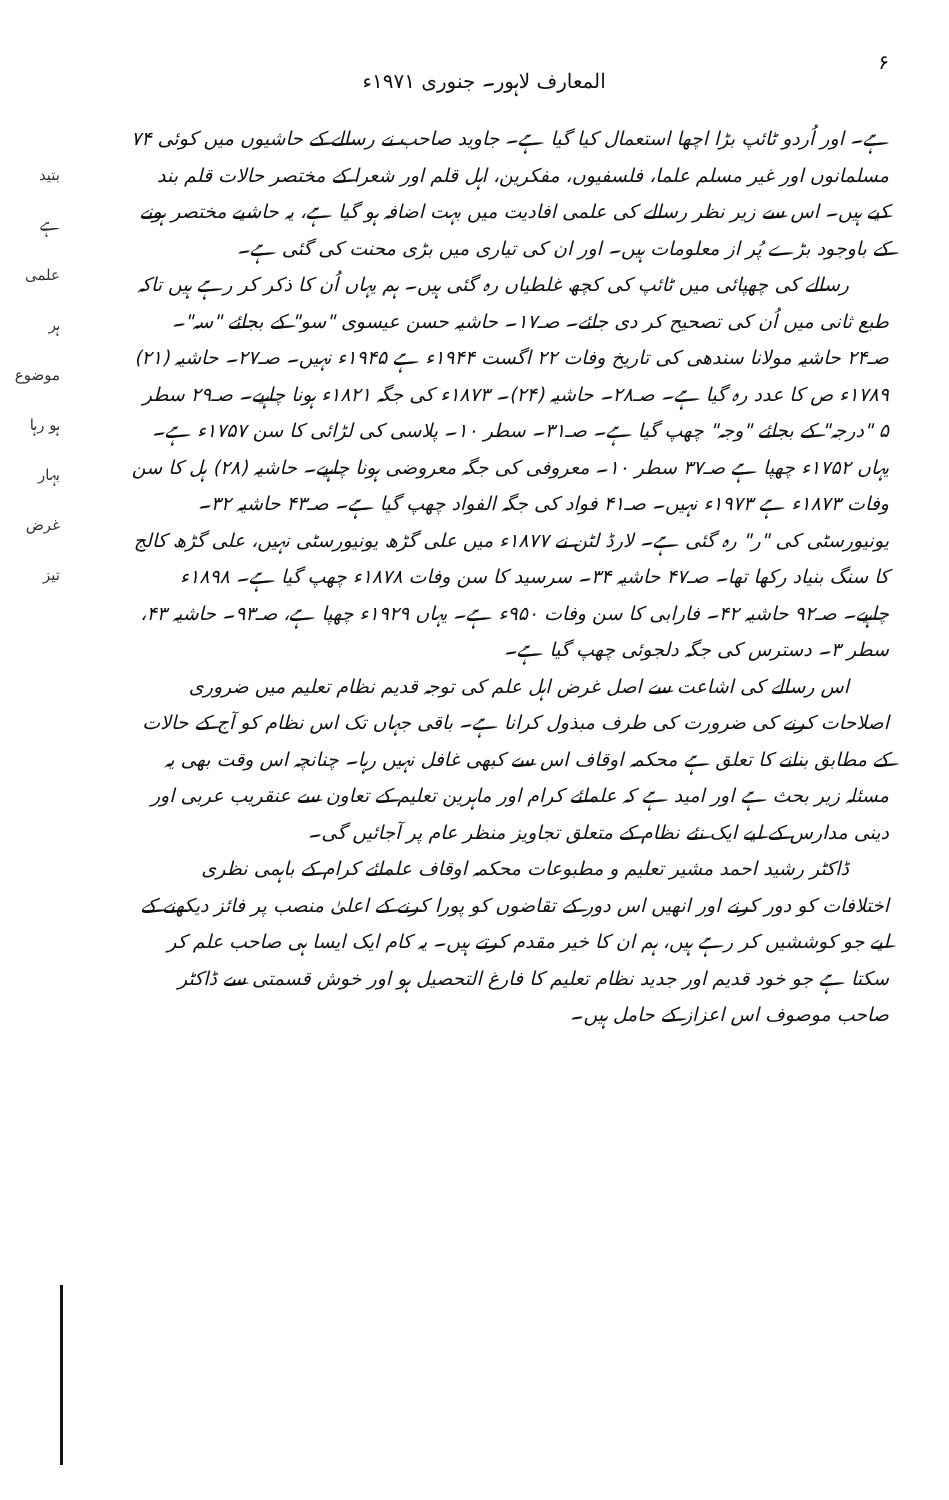۶ المعارف لاہور۔ جنوری ۱۹۷۱ء
بتید
ہے
علمی
ہر موضوع
ہو رہا
بہار
غرض
تیز
ہے۔ اور اُردو ٹائپ بڑا اچھا استعمال کیا گیا ہے۔ جاوید صاحب نے رسالے کے حاشیوں میں کوئی ۷۴ مسلمانوں اور غیر مسلم علما، فلسفیوں، مفکرین، اہل قلم اور شعرا کے مختصر حالات قلم بند کیے ہیں۔ اس سے زیر نظر رسالے کی علمی افادیت میں بہت اضافہ ہو گیا ہے، یہ حاشیے مختصر ہونے کے باوجود بڑے پُر از معلومات ہیں۔ اور ان کی تیاری میں بڑی محنت کی گئی ہے۔
رسالے کی چھپائی میں ٹائپ کی کچھ غلطیاں رہ گئی ہیں۔ ہم یہاں اُن کا ذکر کر رہے ہیں تاکہ طبع ثانی میں اُن کی تصحیح کر دی جائے۔ صـ۱۷۔ حاشیہ حسن عیسوی "سو" کے بجائے "سہ"۔ صـ۲۴ حاشیہ مولانا سندھی کی تاریخ وفات ۲۲ اگست ۱۹۴۴ء ہے ۱۹۴۵ء نہیں۔ صـ۲۷۔ حاشیہ (۲۱) ۱۷۸۹ء ص کا عدد رہ گیا ہے۔ صـ۲۸۔ حاشیہ (۲۴)۔ ۱۸۷۳ء کی جگہ ۱۸۲۱ء ہونا چاہیے۔ صـ۲۹ سطر ۵ "درجہ" کے بجائے "وجہ" چھپ گیا ہے۔ صـ۳۱۔ سطر ۱۰۔ پلاسی کی لڑائی کا سن ۱۷۵۷ء ہے۔ یہاں ۱۷۵۲ء چھپا ہے صـ۳۷ سطر ۱۰۔ معروفی کی جگہ معروضی ہونا چاہیے۔ حاشیہ (۲۸) ہل کا سن وفات ۱۸۷۳ء ہے ۱۹۷۳ء نہیں۔ صـ۴۱ فواد کی جگہ الفواد چھپ گیا ہے۔ صـ۴۳ حاشیہ ۳۲۔ یونیورسٹی کی "ر" رہ گئی ہے۔ لارڈ لٹن نے ۱۸۷۷ء میں علی گڑھ یونیورسٹی نہیں، علی گڑھ کالج کا سنگ بنیاد رکھا تھا۔ صـ۴۷ حاشیہ ۳۴۔ سرسید کا سن وفات ۱۸۷۸ء چھپ گیا ہے۔ ۱۸۹۸ء چاہیے۔ صـ۹۲ حاشیہ ۴۲۔ فارابی کا سن وفات ۹۵۰ء ہے۔ یہاں ۱۹۲۹ء چھپا ہے، صـ۹۳۔ حاشیہ ۴۳، سطر ۳۔ دسترس کی جگہ دلجوئی چھپ گیا ہے۔
اس رسالے کی اشاعت سے اصل غرض اہل علم کی توجہ قدیم نظام تعلیم میں ضروری اصلاحات کرنے کی ضرورت کی طرف مبذول کرانا ہے۔ باقی جہاں تک اس نظام کو آج کے حالات کے مطابق بنانے کا تعلق ہے محکمہ اوقاف اس سے کبھی غافل نہیں رہا۔ چنانچہ اس وقت بھی یہ مسئلہ زیر بحث ہے اور امید ہے کہ علمائے کرام اور ماہرین تعلیم کے تعاون سے عنقریب عربی اور دینی مدارس کے لیے ایک نئے نظام کے متعلق تجاویز منظر عام پر آجائیں گی۔
ڈاکٹر رشید احمد مشیر تعلیم و مطبوعات محکمہ اوقاف علمائے کرام کے باہمی نظری اختلافات کو دور کرنے اور انھیں اس دور کے تقاضوں کو پورا کرنے کے اعلیٰ منصب پر فائز دیکھنے کے لیے جو کوششیں کر رہے ہیں، ہم ان کا خیر مقدم کرتے ہیں۔ یہ کام ایک ایسا ہی صاحب علم کر سکتا ہے جو خود قدیم اور جدید نظام تعلیم کا فارغ التحصیل ہو اور خوش قسمتی سے ڈاکٹر صاحب موصوف اس اعزاز کے حامل ہیں۔